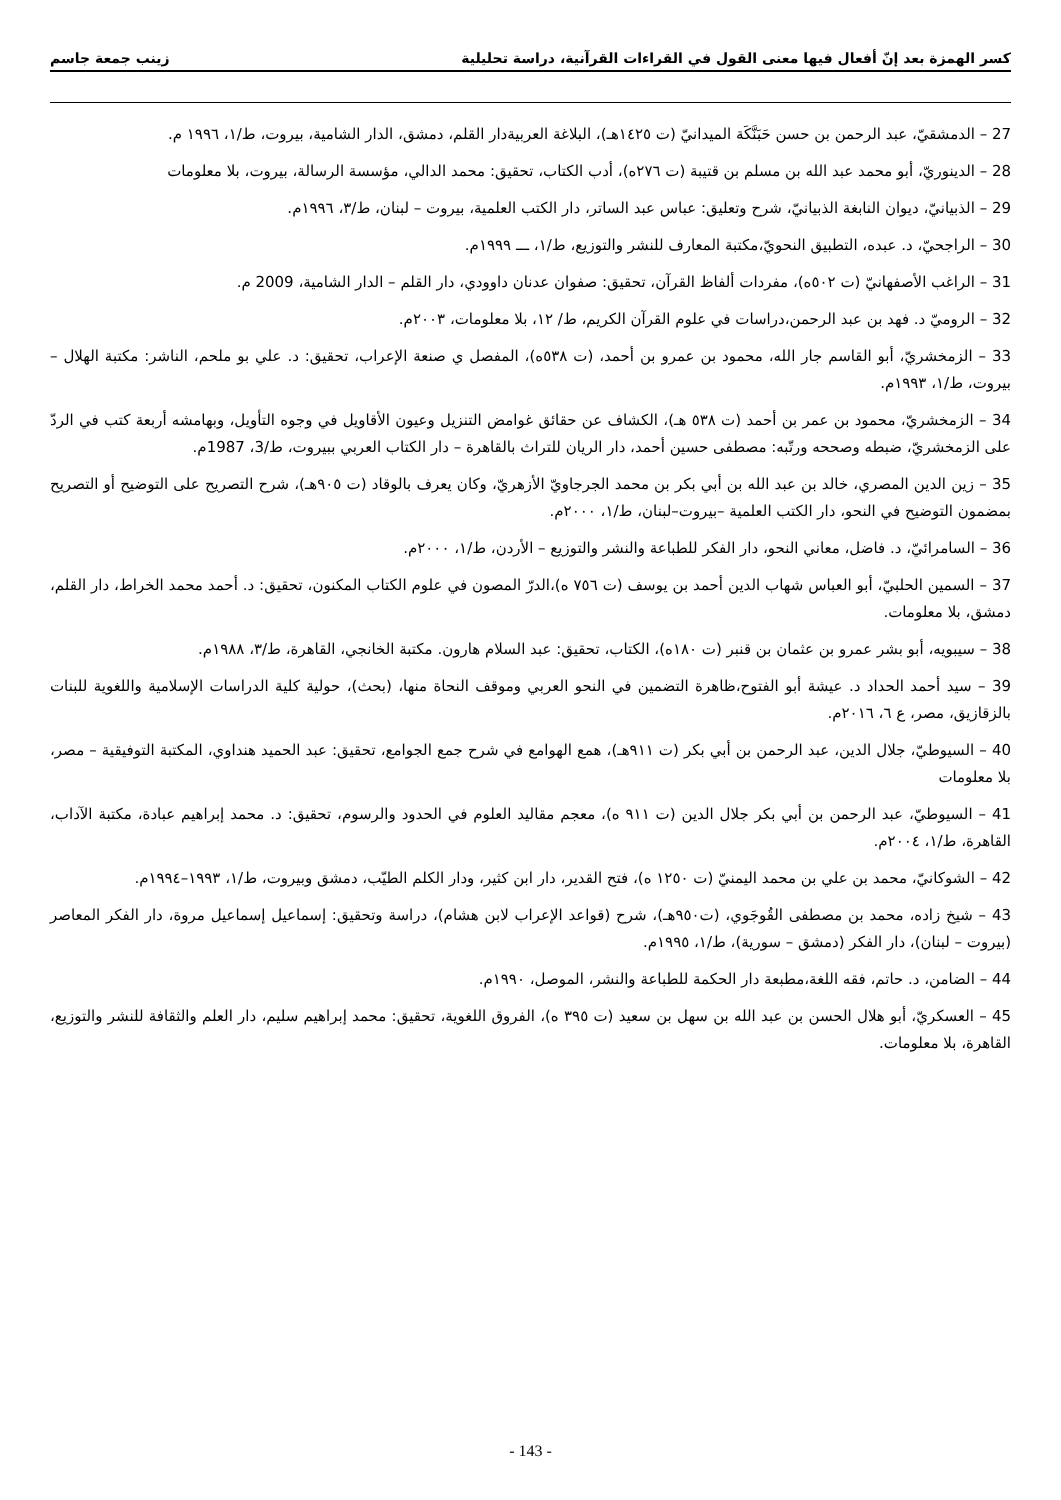كسر الهمزة بعد إنّ أفعال فيها معنى القول في القراءات القرآنية، دراسة تحليلية زينب جمعة جاسم
27 – الدمشقيّ، عبد الرحمن بن حسن حَبَنَّكَة الميدانيّ (ت ١٤٢٥هـ)، البلاغة العربيةدار القلم، دمشق، الدار الشامية، بيروت، ط/١، ١٩٩٦ م.
28 – الدينوريّ، أبو محمد عبد الله بن مسلم بن قتيبة (ت ٢٧٦ه)، أدب الكتاب، تحقيق: محمد الدالي، مؤسسة الرسالة، بيروت، بلا معلومات
29 – الذبيانيّ، ديوان النابغة الذبيانيّ، شرح وتعليق: عباس عبد الساتر، دار الكتب العلمية، بيروت – لبنان، ط/٣، ١٩٩٦م.
30 – الراجحيّ، د. عبده، التطبيق النحويّ،مكتبة المعارف للنشر والتوزيع، ط/١، ـــ ١٩٩٩م.
31 – الراغب الأصفهانيّ (ت ٥٠٢ه)، مفردات ألفاظ القرآن، تحقيق: صفوان عدنان داوودي، دار القلم – الدار الشامية، 2009 م.
32 – الروميّ د. فهد بن عبد الرحمن،دراسات في علوم القرآن الكريم، ط/ ١٢، بلا معلومات، ٢٠٠٣م.
33 – الزمخشريّ، أبو القاسم جار الله، محمود بن عمرو بن أحمد، (ت ٥٣٨ه)، المفصل ي صنعة الإعراب، تحقيق: د. علي بو ملحم، الناشر: مكتبة الهلال – بيروت، ط/١، ١٩٩٣م.
34 – الزمخشريّ، محمود بن عمر بن أحمد (ت ٥٣٨ هـ)، الكشاف عن حقائق غوامض التنزيل وعيون الأقاويل في وجوه التأويل، وبهامشه أربعة كتب في الردّ على الزمخشريّ، ضبطه وصححه ورتّبه: مصطفى حسين أحمد، دار الريان للتراث بالقاهرة – دار الكتاب العربي ببيروت، ط/3، 1987م.
35 – زين الدين المصري، خالد بن عبد الله بن أبي بكر بن محمد الجرجاويّ الأزهريّ، وكان يعرف بالوقاد (ت ٩٠٥هـ)، شرح التصريح على التوضيح أو التصريح بمضمون التوضيح في النحو، دار الكتب العلمية –بيروت–لبنان، ط/١، ٢٠٠٠م.
36 – السامرائيّ، د. فاضل، معاني النحو، دار الفكر للطباعة والنشر والتوزيع – الأردن، ط/١، ٢٠٠٠م.
37 – السمين الحلبيّ، أبو العباس شهاب الدين أحمد بن يوسف (ت ٧٥٦ ه)،الدرّ المصون في علوم الكتاب المكنون، تحقيق: د. أحمد محمد الخراط، دار القلم، دمشق، بلا معلومات.
38 – سيبويه، أبو بشر عمرو بن عثمان بن قنبر (ت ١٨٠ه)، الكتاب، تحقيق: عبد السلام هارون. مكتبة الخانجي، القاهرة، ط/٣، ١٩٨٨م.
39 – سيد أحمد الحداد د. عيشة أبو الفتوح،ظاهرة التضمين في النحو العربي وموقف النحاة منها، (بحث)، حولية كلية الدراسات الإسلامية واللغوية للبنات بالزقازيق، مصر، ع ٦، ٢٠١٦م.
40 – السيوطيّ، جلال الدين، عبد الرحمن بن أبي بكر (ت ٩١١هـ)، همع الهوامع في شرح جمع الجوامع، تحقيق: عبد الحميد هنداوي، المكتبة التوفيقية – مصر، بلا معلومات
41 – السيوطيّ، عبد الرحمن بن أبي بكر جلال الدين (ت ٩١١ ه)، معجم مقاليد العلوم في الحدود والرسوم، تحقيق: د. محمد إبراهيم عبادة، مكتبة الآداب، القاهرة، ط/١، ٢٠٠٤م.
42 – الشوكانيّ، محمد بن علي بن محمد اليمنيّ (ت ١٢٥٠ ه)، فتح القدير، دار ابن كثير، ودار الكلم الطيّب، دمشق وبيروت، ط/١، ١٩٩٣–١٩٩٤م.
43 – شيخ زاده، محمد بن مصطفى القُوجَوي، (ت٩٥٠هـ)، شرح (قواعد الإعراب لابن هشام)، دراسة وتحقيق: إسماعيل إسماعيل مروة، دار الفكر المعاصر (بيروت – لبنان)، دار الفكر (دمشق – سورية)، ط/١، ١٩٩٥م.
44 – الضامن، د. حاتم، فقه اللغة،مطبعة دار الحكمة للطباعة والنشر، الموصل، ١٩٩٠م.
45 – العسكريّ، أبو هلال الحسن بن عبد الله بن سهل بن سعيد (ت ٣٩٥ ه)، الفروق اللغوية، تحقيق: محمد إبراهيم سليم، دار العلم والثقافة للنشر والتوزيع، القاهرة، بلا معلومات.
- 143 -